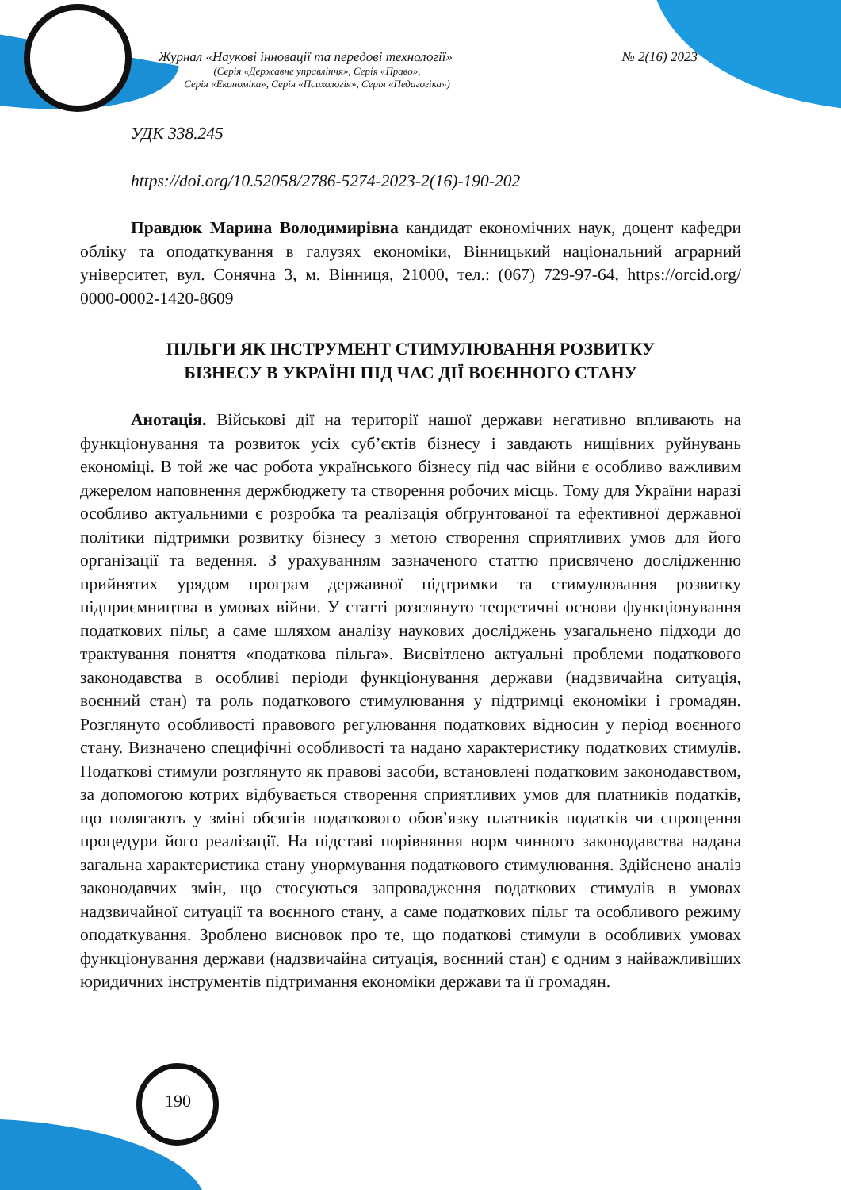Журнал «Наукові інновації та передові технології» № 2(16) 2023
(Серія «Державне управління», Серія «Право»,
Серія «Економіка», Серія «Психологія», Серія «Педагогіка»)
УДК 338.245
https://doi.org/10.52058/2786-5274-2023-2(16)-190-202
Правдюк Марина Володимирівна кандидат економічних наук, доцент кафедри обліку та оподаткування в галузях економіки, Вінницький національний аграрний університет, вул. Сонячна 3, м. Вінниця, 21000, тел.: (067) 729-97-64, https://orcid.org/ 0000-0002-1420-8609
ПІЛЬГИ ЯК ІНСТРУМЕНТ СТИМУЛЮВАННЯ РОЗВИТКУ
БІЗНЕСУ В УКРАЇНІ ПІД ЧАС ДІЇ ВОЄННОГО СТАНУ
Анотація. Військові дії на території нашої держави негативно впливають на функціонування та розвиток усіх суб’єктів бізнесу і завдають нищівних руйнувань економіці. В той же час робота українського бізнесу під час війни є особливо важливим джерелом наповнення держбюджету та створення робочих місць. Тому для України наразі особливо актуальними є розробка та реалізація обґрунтованої та ефективної державної політики підтримки розвитку бізнесу з метою створення сприятливих умов для його організації та ведення. З урахуванням зазначеного статтю присвячено дослідженню прийнятих урядом програм державної підтримки та стимулювання розвитку підприємництва в умовах війни. У статті розглянуто теоретичні основи функціонування податкових пільг, а саме шляхом аналізу наукових досліджень узагальнено підходи до трактування поняття «податкова пільга». Висвітлено актуальні проблеми податкового законодавства в особливі періоди функціонування держави (надзвичайна ситуація, воєнний стан) та роль податкового стимулювання у підтримці економіки і громадян. Розглянуто особливості правового регулювання податкових відносин у період воєнного стану. Визначено специфічні особливості та надано характеристику податкових стимулів. Податкові стимули розглянуто як правові засоби, встановлені податковим законодавством, за допомогою котрих відбувається створення сприятливих умов для платників податків, що полягають у зміні обсягів податкового обов’язку платників податків чи спрощення процедури його реалізації. На підставі порівняння норм чинного законодавства надана загальна характеристика стану унормування податкового стимулювання. Здійснено аналіз законодавчих змін, що стосуються запровадження податкових стимулів в умовах надзвичайної ситуації та воєнного стану, а саме податкових пільг та особливого режиму оподаткування. Зроблено висновок про те, що податкові стимули в особливих умовах функціонування держави (надзвичайна ситуація, воєнний стан) є одним з найважливіших юридичних інструментів підтримання економіки держави та її громадян.
190